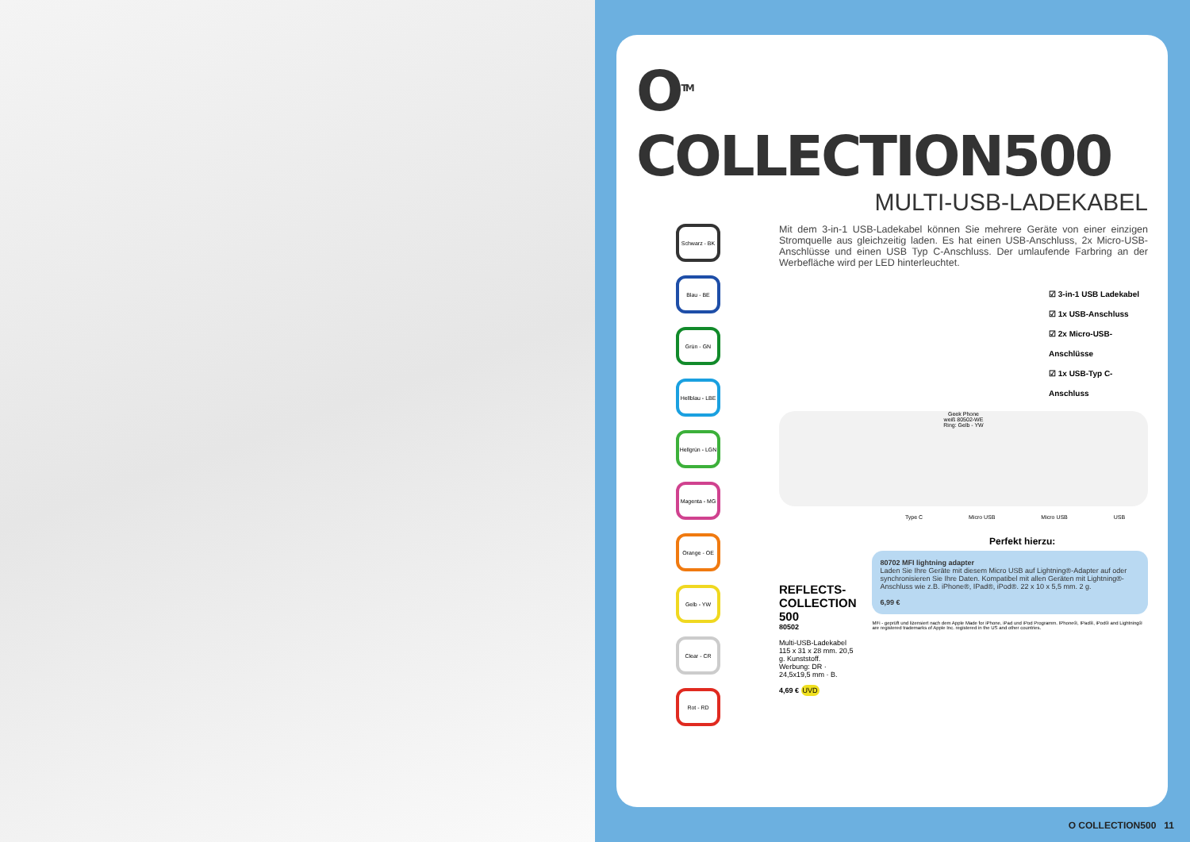O<sup>TM</sup> COLLECTION500
MULTI-USB-LADEKABEL
Schwarz - BK
Blau - BE
Grün - GN
Hellblau - LBE
Hellgrün - LGN
Magenta - MG
Orange - OE
Gelb - YW
Clear - CR
Rot - RD
Mit dem 3-in-1 USB-Ladekabel können Sie mehrere Geräte von einer einzigen Stromquelle aus gleichzeitig laden. Es hat einen USB-Anschluss, 2x Micro-USB-Anschlüsse und einen USB Typ C-Anschluss. Der umlaufende Farbring an der Werbefläche wird per LED hinterleuchtet.
☑ 3-in-1 USB Ladekabel
☑ 1x USB-Anschluss
☑ 2x Micro-USB-Anschlüsse
☑ 1x USB-Typ C-Anschluss
Geek Phone
weiß 80502-WE
Ring: Gelb - YW
Type C Micro USB Micro USB USB
Perfekt hierzu:
REFLECTS-COLLECTION 500
80502
Multi-USB-Ladekabel
115 x 31 x 28 mm. 20,5 g. Kunststoff.
Werbung: DR · 24,5x19,5 mm · B.
4,69 € UVD
80702 MFI lightning adapter
Laden Sie Ihre Geräte mit diesem Micro USB auf Lightning®-Adapter auf oder synchronisieren Sie Ihre Daten. Kompatibel mit allen Geräten mit Lightning®-Anschluss wie z.B. iPhone®, IPad®, iPod®. 22 x 10 x 5,5 mm. 2 g.
6,99 €
MFi - geprüft und lizensiert nach dem Apple Made for iPhone, iPad und iPod Programm. IPhone®, IPad®, iPod® and Lightning® are registered trademarks of Apple Inc. registered in the US and other countries.
O COLLECTION500 11